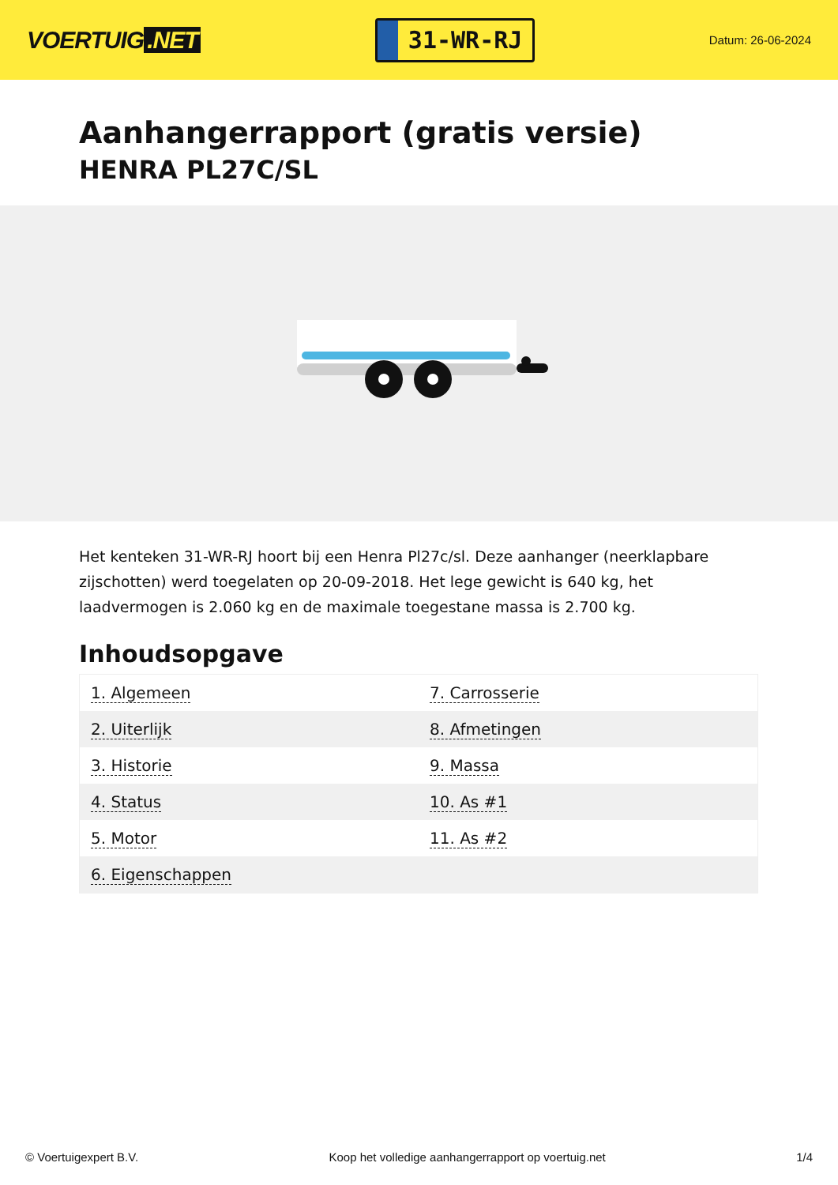VOERTUIG.NET
31-WR-RJ
Datum: 26-06-2024
Aanhangerrapport (gratis versie)
HENRA PL27C/SL
Het kenteken 31-WR-RJ hoort bij een Henra Pl27c/sl. Deze aanhanger (neerklapbare zijschotten) werd toegelaten op 20-09-2018. Het lege gewicht is 640 kg, het laadvermogen is 2.060 kg en de maximale toegestane massa is 2.700 kg.
Inhoudsopgave
| 1. Algemeen | 7. Carrosserie |
| 2. Uiterlijk | 8. Afmetingen |
| 3. Historie | 9. Massa |
| 4. Status | 10. As #1 |
| 5. Motor | 11. As #2 |
| 6. Eigenschappen | |
© Voertuigexpert B.V. Koop het volledige aanhangerrapport op voertuig.net 1/4